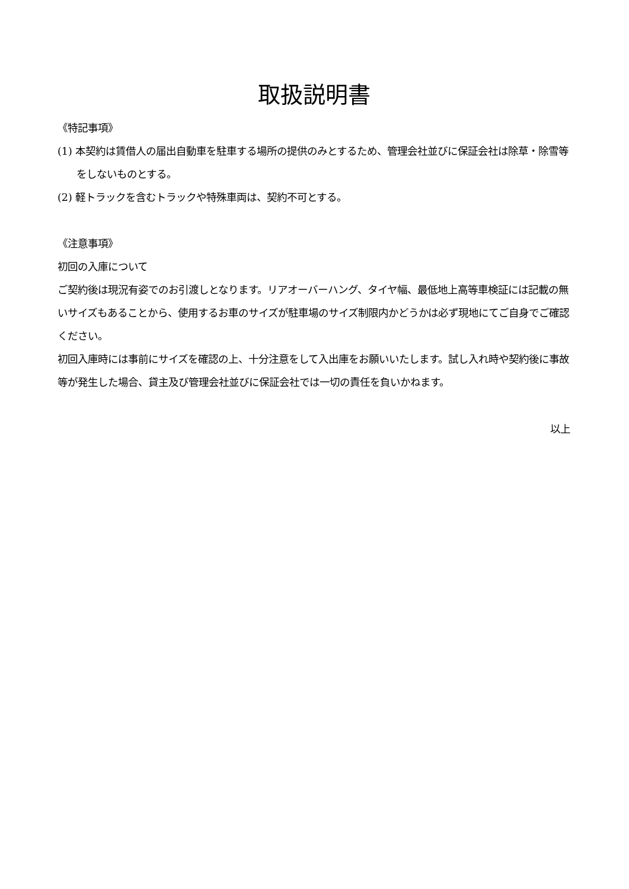取扱説明書
《特記事項》
(1) 本契約は賃借人の届出自動車を駐車する場所の提供のみとするため、管理会社並びに保証会社は除草・除雪等をしないものとする。
(2) 軽トラックを含むトラックや特殊車両は、契約不可とする。
《注意事項》
初回の入庫について
ご契約後は現況有姿でのお引渡しとなります。リアオーバーハング、タイヤ幅、最低地上高等車検証には記載の無いサイズもあることから、使用するお車のサイズが駐車場のサイズ制限内かどうかは必ず現地にてご自身でご確認ください。
初回入庫時には事前にサイズを確認の上、十分注意をして入出庫をお願いいたします。試し入れ時や契約後に事故等が発生した場合、貸主及び管理会社並びに保証会社では一切の責任を負いかねます。
以上